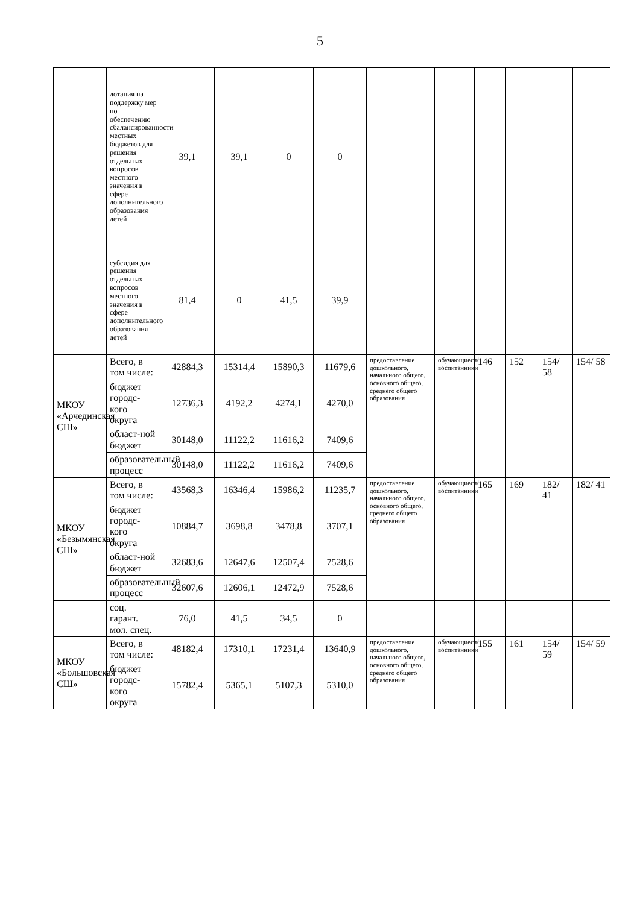5
| | дотация на поддержку мер по обеспечению сбалансированности местных бюджетов для решения отдельных вопросов местного значения в сфере дополнительного образования детей | 39,1 | 39,1 | 0 | 0 | | | | | | |
| | субсидия для решения отдельных вопросов местного значения в сфере дополнительного образования детей | 81,4 | 0 | 41,5 | 39,9 | | | | | | |
| МКОУ «Арчединская СШ» | Всего, в том числе: | 42884,3 | 15314,4 | 15890,3 | 11679,6 | предоставление дошкольного, начального общего, основного общего, среднего общего образования | обучающиеся/ воспитанники | 146 | 152 | 154/ 58 | 154/ 58 |
| | бюджет городс-кого округа | 12736,3 | 4192,2 | 4274,1 | 4270,0 | | | | | | |
| | област-ной бюджет | 30148,0 | 11122,2 | 11616,2 | 7409,6 | | | | | | |
| | образовательный процесс | 30148,0 | 11122,2 | 11616,2 | 7409,6 | | | | | | |
| МКОУ «Безымянская СШ» | Всего, в том числе: | 43568,3 | 16346,4 | 15986,2 | 11235,7 | предоставление дошкольного, начального общего, основного общего, среднего общего образования | обучающиеся/ воспитанники | 165 | 169 | 182/ 41 | 182/ 41 |
| | бюджет городс-кого округа | 10884,7 | 3698,8 | 3478,8 | 3707,1 | | | | | | |
| | област-ной бюджет | 32683,6 | 12647,6 | 12507,4 | 7528,6 | | | | | | |
| | образовательный процесс | 32607,6 | 12606,1 | 12472,9 | 7528,6 | | | | | | |
| | соц. гарант. мол. спец. | 76,0 | 41,5 | 34,5 | 0 | | | | | | |
| МКОУ «Большовская СШ» | Всего, в том числе: | 48182,4 | 17310,1 | 17231,4 | 13640,9 | предоставление дошкольного, начального общего, основного общего, среднего общего образования | обучающиеся/ воспитанники | 155 | 161 | 154/ 59 | 154/ 59 |
| | бюджет городс-кого округа | 15782,4 | 5365,1 | 5107,3 | 5310,0 | | | | | | |